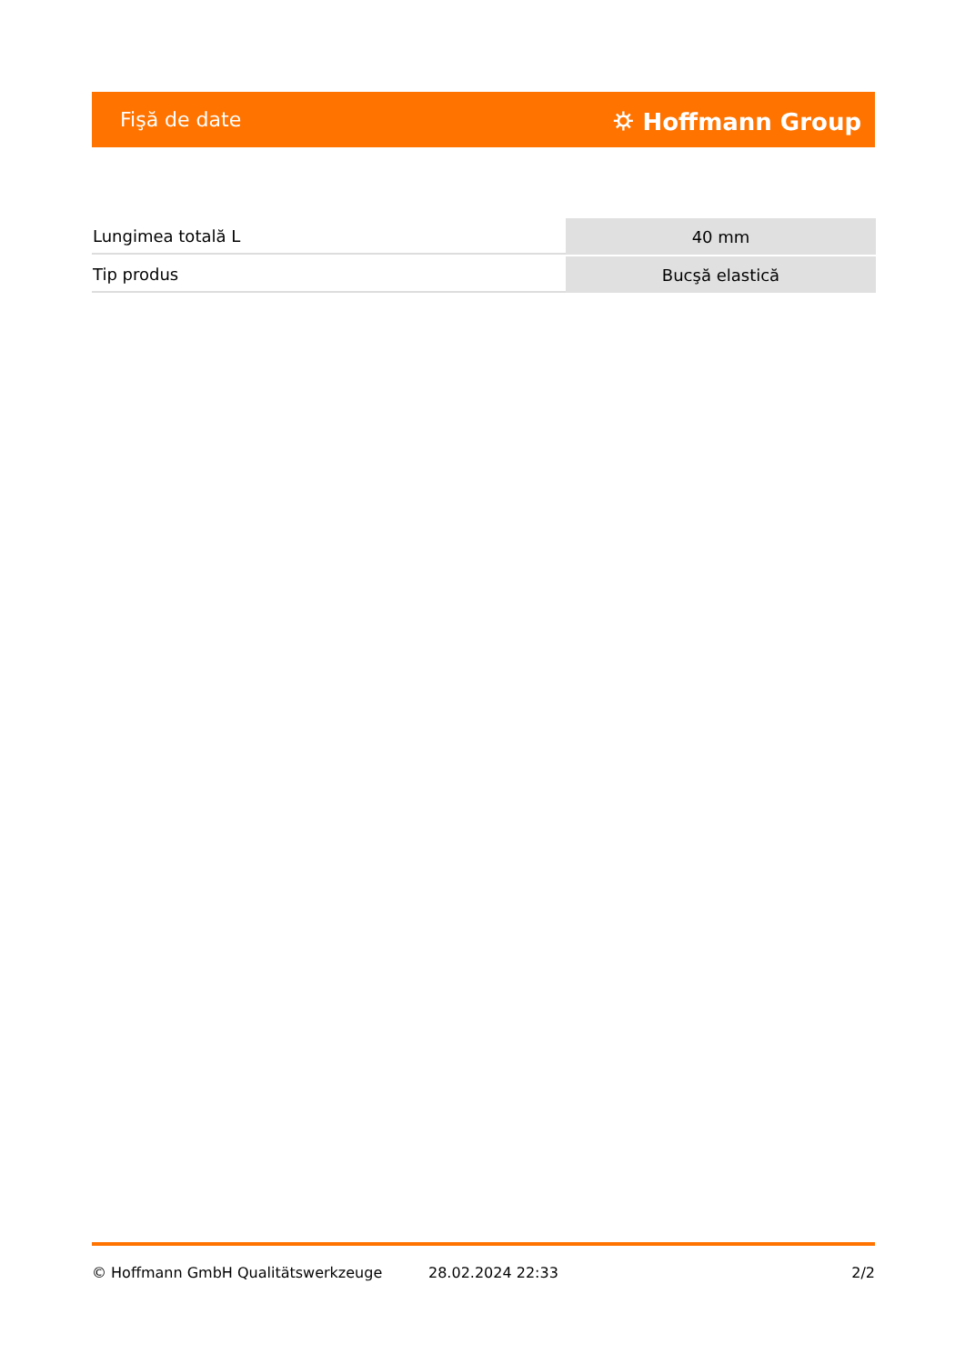Fişă de date ⛭ Hoffmann Group
| Lungimea totală L | 40 mm |
| Tip produs | Bucşă elastică |
© Hoffmann GmbH Qualitätswerkzeuge 28.02.2024 22:33 2/2